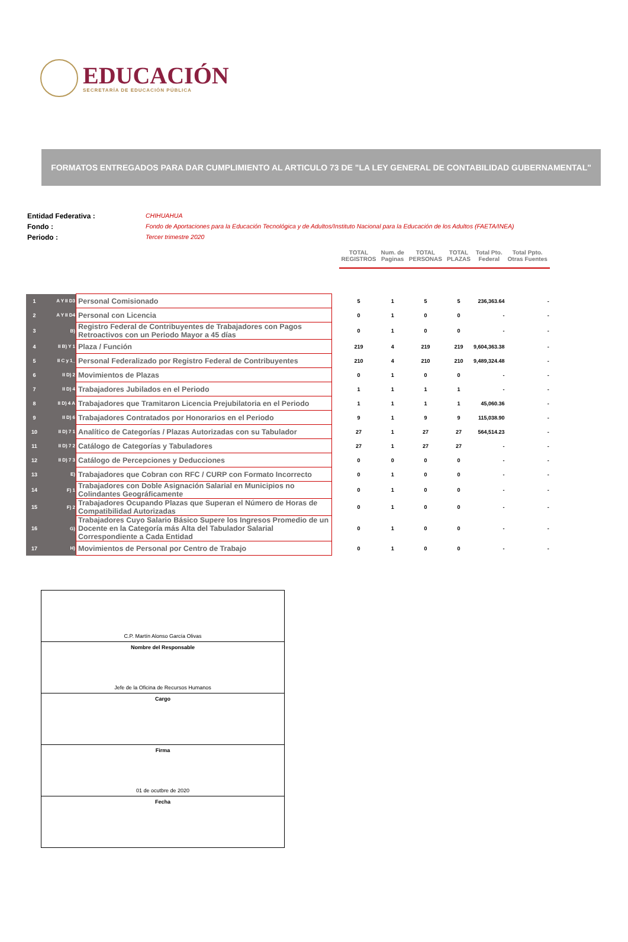EDUCACIÓN
SECRETARÍA DE EDUCACIÓN PÚBLICA
FORMATOS ENTREGADOS PARA DAR CUMPLIMIENTO AL ARTICULO 73 DE "LA LEY GENERAL DE CONTABILIDAD GUBERNAMENTAL"
Entidad Federativa : CHIHUAHUA
Fondo : Fondo de Aportaciones para la Educación Tecnológica y de Adultos/Instituto Nacional para la Educación de los Adultos (FAETA/INEA)
Periodo : Tercer trimestre 2020
| | | | | TOTAL REGISTROS | Num. de Paginas | TOTAL PERSONAS | TOTAL PLAZAS | Total Pto. Federal | Total Ppto. Otras Fuentes |
| 1 | A Y II D3 | Personal Comisionado | | 5 | 1 | 5 | 5 | 236,363.64 | - |
| 2 | A Y II D4 | Personal con Licencia | | 0 | 1 | 0 | 0 | - | - |
| 3 | B) | Registro Federal de Contribuyentes de Trabajadores con Pagos Retroactivos con un Periodo Mayor a 45 días | | 0 | 1 | 0 | 0 | - | - |
| 4 | II B) Y 1 | Plaza / Función | | 219 | 4 | 219 | 219 | 9,604,363.38 | - |
| 5 | II C y 1_ | Personal Federalizado por Registro Federal de Contribuyentes | | 210 | 4 | 210 | 210 | 9,489,324.48 | - |
| 6 | II D) 2 | Movimientos de Plazas | | 0 | 1 | 0 | 0 | - | - |
| 7 | II D) 4 | Trabajadores Jubilados en el Periodo | | 1 | 1 | 1 | 1 | - | - |
| 8 | II D) 4 A | Trabajadores que Tramitaron Licencia Prejubilatoria en el Periodo | | 1 | 1 | 1 | 1 | 45,060.36 | - |
| 9 | II D) 6 | Trabajadores Contratados por Honorarios en el Periodo | | 9 | 1 | 9 | 9 | 115,038.90 | - |
| 10 | II D) 7 1 | Analítico de Categorías / Plazas Autorizadas con su Tabulador | | 27 | 1 | 27 | 27 | 564,514.23 | - |
| 11 | II D) 7 2 | Catálogo de Categorías y Tabuladores | | 27 | 1 | 27 | 27 | - | - |
| 12 | II D) 7 3 | Catálogo de Percepciones y Deducciones | | 0 | 0 | 0 | 0 | - | - |
| 13 | E) | Trabajadores que Cobran con RFC / CURP con Formato Incorrecto | | 0 | 1 | 0 | 0 | - | - |
| 14 | F) 1 | Trabajadores con Doble Asignación Salarial en Municipios no Colindantes Geográficamente | | 0 | 1 | 0 | 0 | - | - |
| 15 | F) 2 | Trabajadores Ocupando Plazas que Superan el Número de Horas de Compatibilidad Autorizadas | | 0 | 1 | 0 | 0 | - | - |
| 16 | G) | Trabajadores Cuyo Salario Básico Supere los Ingresos Promedio de un Docente en la Categoría más Alta del Tabulador Salarial Correspondiente a Cada Entidad | | 0 | 1 | 0 | 0 | - | - |
| 17 | H) | Movimientos de Personal por Centro de Trabajo | | 0 | 1 | 0 | 0 | - | - |
C.P. Martín Alonso García Olivas
Nombre del Responsable
Jefe de la Oficina de Recursos Humanos
Cargo
Firma
01 de ocutbre de 2020
Fecha